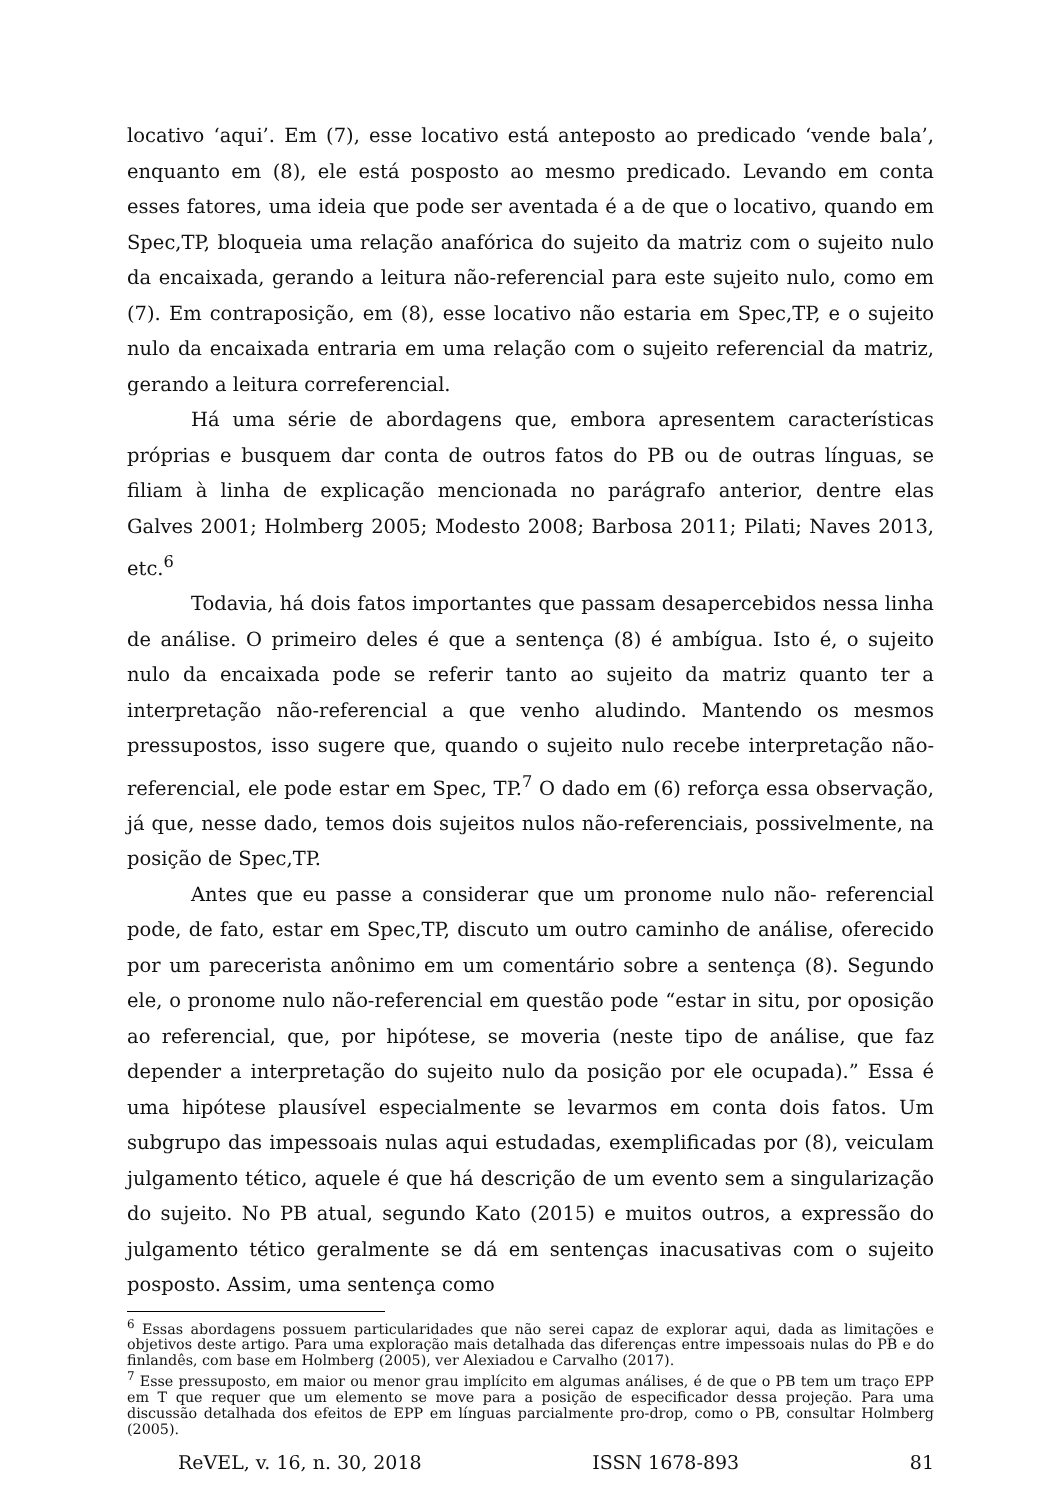locativo ‘aqui’. Em (7), esse locativo está anteposto ao predicado ‘vende bala’, enquanto em (8), ele está posposto ao mesmo predicado. Levando em conta esses fatores, uma ideia que pode ser aventada é a de que o locativo, quando em Spec,TP, bloqueia uma relação anafórica do sujeito da matriz com o sujeito nulo da encaixada, gerando a leitura não-referencial para este sujeito nulo, como em (7). Em contraposição, em (8), esse locativo não estaria em Spec,TP, e o sujeito nulo da encaixada entraria em uma relação com o sujeito referencial da matriz, gerando a leitura correferencial.
Há uma série de abordagens que, embora apresentem características próprias e busquem dar conta de outros fatos do PB ou de outras línguas, se filiam à linha de explicação mencionada no parágrafo anterior, dentre elas Galves 2001; Holmberg 2005; Modesto 2008; Barbosa 2011; Pilati; Naves 2013, etc.<sup>6</sup>
Todavia, há dois fatos importantes que passam desapercebidos nessa linha de análise. O primeiro deles é que a sentença (8) é ambígua. Isto é, o sujeito nulo da encaixada pode se referir tanto ao sujeito da matriz quanto ter a interpretação não-referencial a que venho aludindo. Mantendo os mesmos pressupostos, isso sugere que, quando o sujeito nulo recebe interpretação não-referencial, ele pode estar em Spec, TP.<sup>7</sup> O dado em (6) reforça essa observação, já que, nesse dado, temos dois sujeitos nulos não-referenciais, possivelmente, na posição de Spec,TP.
Antes que eu passe a considerar que um pronome nulo não- referencial pode, de fato, estar em Spec,TP, discuto um outro caminho de análise, oferecido por um parecerista anônimo em um comentário sobre a sentença (8). Segundo ele, o pronome nulo não-referencial em questão pode “estar in situ, por oposição ao referencial, que, por hipótese, se moveria (neste tipo de análise, que faz depender a interpretação do sujeito nulo da posição por ele ocupada).” Essa é uma hipótese plausível especialmente se levarmos em conta dois fatos. Um subgrupo das impessoais nulas aqui estudadas, exemplificadas por (8), veiculam julgamento tético, aquele é que há descrição de um evento sem a singularização do sujeito. No PB atual, segundo Kato (2015) e muitos outros, a expressão do julgamento tético geralmente se dá em sentenças inacusativas com o sujeito posposto. Assim, uma sentença como
<sup>6</sup> Essas abordagens possuem particularidades que não serei capaz de explorar aqui, dada as limitações e objetivos deste artigo. Para uma exploração mais detalhada das diferenças entre impessoais nulas do PB e do finlandês, com base em Holmberg (2005), ver Alexiadou e Carvalho (2017).
<sup>7</sup> Esse pressuposto, em maior ou menor grau implícito em algumas análises, é de que o PB tem um traço EPP em T que requer que um elemento se move para a posição de especificador dessa projeção. Para uma discussão detalhada dos efeitos de EPP em línguas parcialmente pro-drop, como o PB, consultar Holmberg (2005).
ReVEL, v. 16, n. 30, 2018 ISSN 1678-893 81